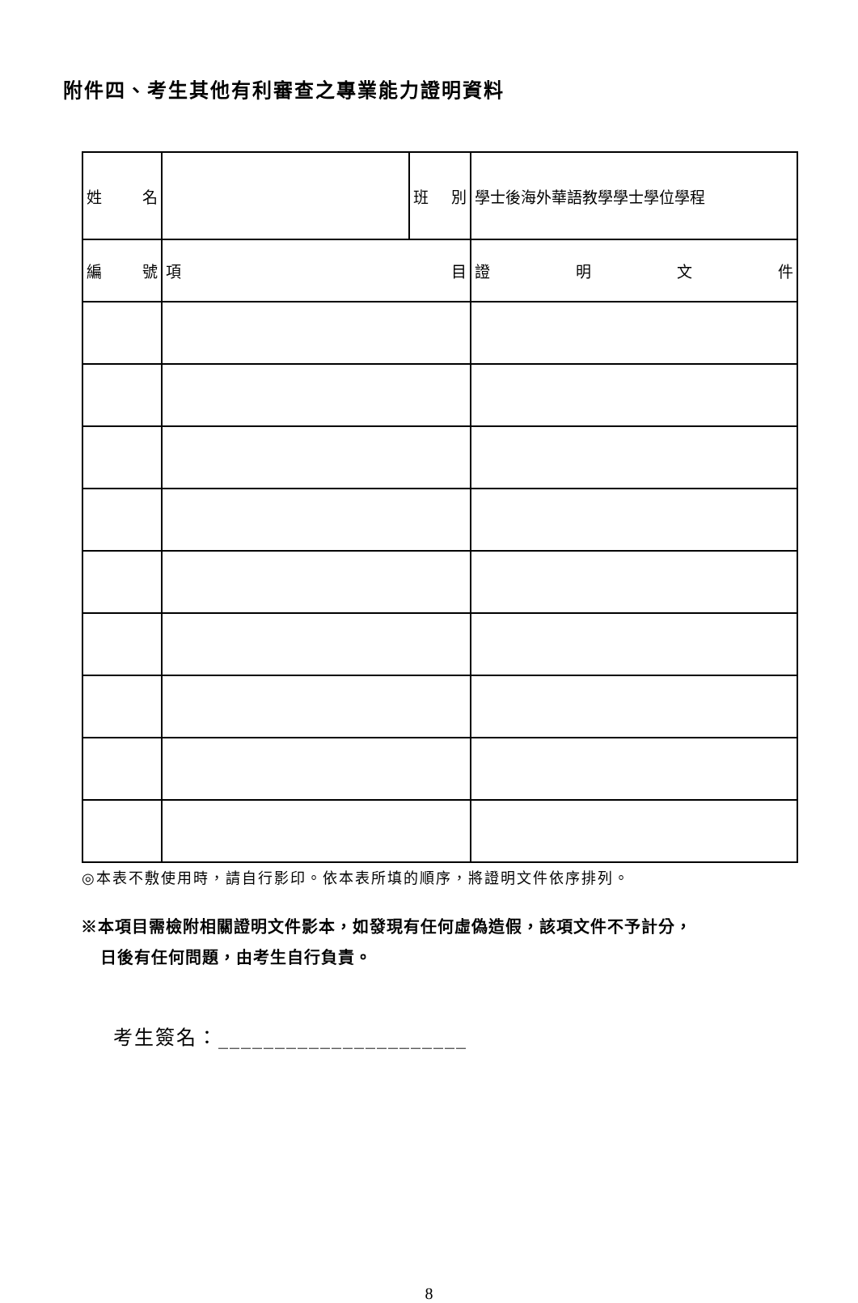附件四、考生其他有利審查之專業能力證明資料
| 姓 名 | | 班 別 | 學士後海外華語教學學士學位學程 |
| 編 號 | 項 目 | | 證 明 文 件 |
◎本表不敷使用時，請自行影印。依本表所填的順序，將證明文件依序排列。
※本項目需檢附相關證明文件影本，如發現有任何虛偽造假，該項文件不予計分，
日後有任何問題，由考生自行負責。
考生簽名：______________________
8